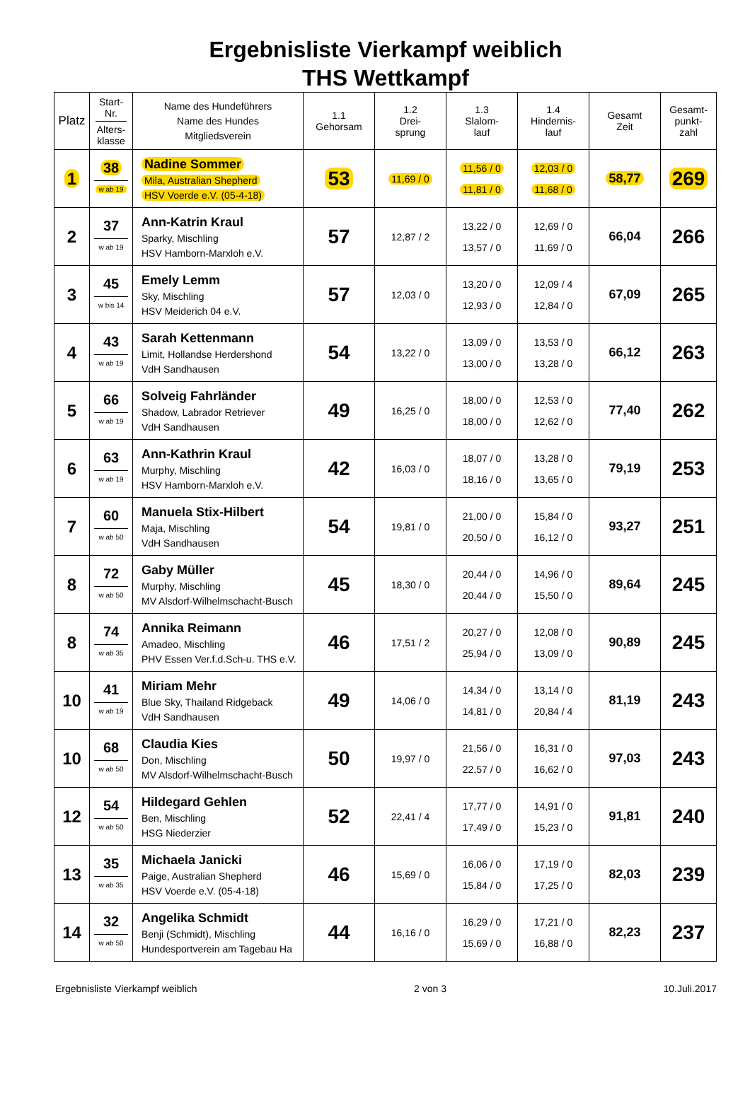Ergebnisliste Vierkampf weiblich
THS Wettkampf
| Platz | Start- Nr. Alters- klasse | Name des Hundeführers Name des Hundes Mitgliedsverein | 1.1 Gehorsam | 1.2 Drei- sprung | 1.3 Slalom- lauf | 1.4 Hindernis- lauf | Gesamt Zeit | Gesamt- punkt- zahl |
| --- | --- | --- | --- | --- | --- | --- | --- | --- |
| 1 | 38 w ab 19 | Nadine Sommer Mila, Australian Shepherd HSV Voerde e.V. (05-4-18) | 53 | 11,69 / 0 | 11,56 / 0 11,81 / 0 | 12,03 / 0 11,68 / 0 | 58,77 | 269 |
| 2 | 37 w ab 19 | Ann-Katrin Kraul Sparky, Mischling HSV Hamborn-Marxloh e.V. | 57 | 12,87 / 2 | 13,22 / 0 13,57 / 0 | 12,69 / 0 11,69 / 0 | 66,04 | 266 |
| 3 | 45 w bis 14 | Emely Lemm Sky, Mischling HSV Meiderich 04 e.V. | 57 | 12,03 / 0 | 13,20 / 0 12,93 / 0 | 12,09 / 4 12,84 / 0 | 67,09 | 265 |
| 4 | 43 w ab 19 | Sarah Kettenmann Limit, Hollandse Herdershond VdH Sandhausen | 54 | 13,22 / 0 | 13,09 / 0 13,00 / 0 | 13,53 / 0 13,28 / 0 | 66,12 | 263 |
| 5 | 66 w ab 19 | Solveig Fahrländer Shadow, Labrador Retriever VdH Sandhausen | 49 | 16,25 / 0 | 18,00 / 0 18,00 / 0 | 12,53 / 0 12,62 / 0 | 77,40 | 262 |
| 6 | 63 w ab 19 | Ann-Kathrin Kraul Murphy, Mischling HSV Hamborn-Marxloh e.V. | 42 | 16,03 / 0 | 18,07 / 0 18,16 / 0 | 13,28 / 0 13,65 / 0 | 79,19 | 253 |
| 7 | 60 w ab 50 | Manuela Stix-Hilbert Maja, Mischling VdH Sandhausen | 54 | 19,81 / 0 | 21,00 / 0 20,50 / 0 | 15,84 / 0 16,12 / 0 | 93,27 | 251 |
| 8 | 72 w ab 50 | Gaby Müller Murphy, Mischling MV Alsdorf-Wilhelmschacht-Busch | 45 | 18,30 / 0 | 20,44 / 0 20,44 / 0 | 14,96 / 0 15,50 / 0 | 89,64 | 245 |
| 8 | 74 w ab 35 | Annika Reimann Amadeo, Mischling PHV Essen Ver.f.d.Sch-u. THS e.V. | 46 | 17,51 / 2 | 20,27 / 0 25,94 / 0 | 12,08 / 0 13,09 / 0 | 90,89 | 245 |
| 10 | 41 w ab 19 | Miriam Mehr Blue Sky, Thailand Ridgeback VdH Sandhausen | 49 | 14,06 / 0 | 14,34 / 0 14,81 / 0 | 13,14 / 0 20,84 / 4 | 81,19 | 243 |
| 10 | 68 w ab 50 | Claudia Kies Don, Mischling MV Alsdorf-Wilhelmschacht-Busch | 50 | 19,97 / 0 | 21,56 / 0 22,57 / 0 | 16,31 / 0 16,62 / 0 | 97,03 | 243 |
| 12 | 54 w ab 50 | Hildegard Gehlen Ben, Mischling HSG Niederzier | 52 | 22,41 / 4 | 17,77 / 0 17,49 / 0 | 14,91 / 0 15,23 / 0 | 91,81 | 240 |
| 13 | 35 w ab 35 | Michaela Janicki Paige, Australian Shepherd HSV Voerde e.V. (05-4-18) | 46 | 15,69 / 0 | 16,06 / 0 15,84 / 0 | 17,19 / 0 17,25 / 0 | 82,03 | 239 |
| 14 | 32 w ab 50 | Angelika Schmidt Benji (Schmidt), Mischling Hundesportverein am Tagebau Ha | 44 | 16,16 / 0 | 16,29 / 0 15,69 / 0 | 17,21 / 0 16,88 / 0 | 82,23 | 237 |
Ergebnisliste Vierkampf weiblich 2 von 3 10.Juli.2017